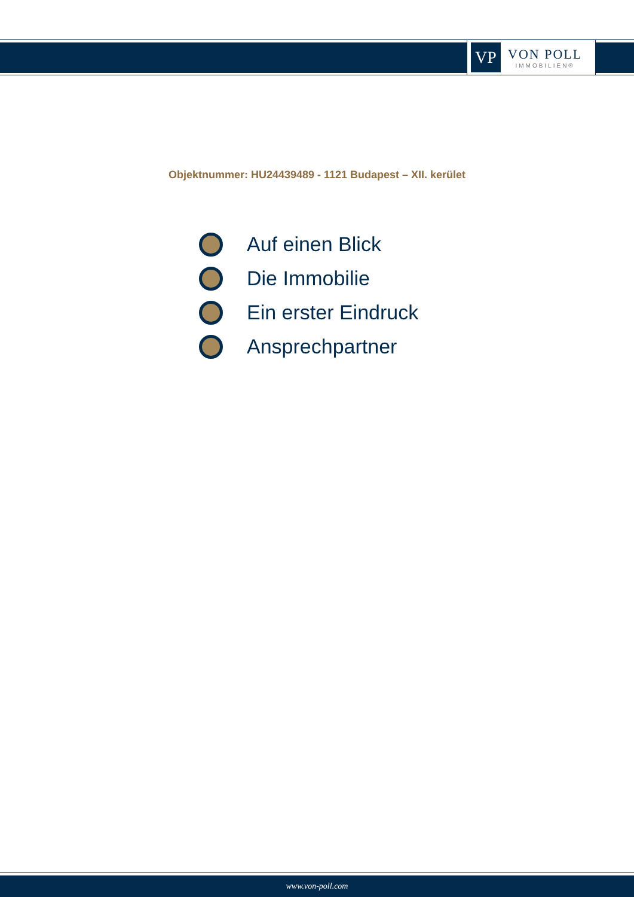VP
VON POLL
IMMOBILIEN®
Objektnummer: HU24439489 - 1121 Budapest – XII. kerület
Auf einen Blick
Die Immobilie
Ein erster Eindruck
Ansprechpartner
www.von-poll.com